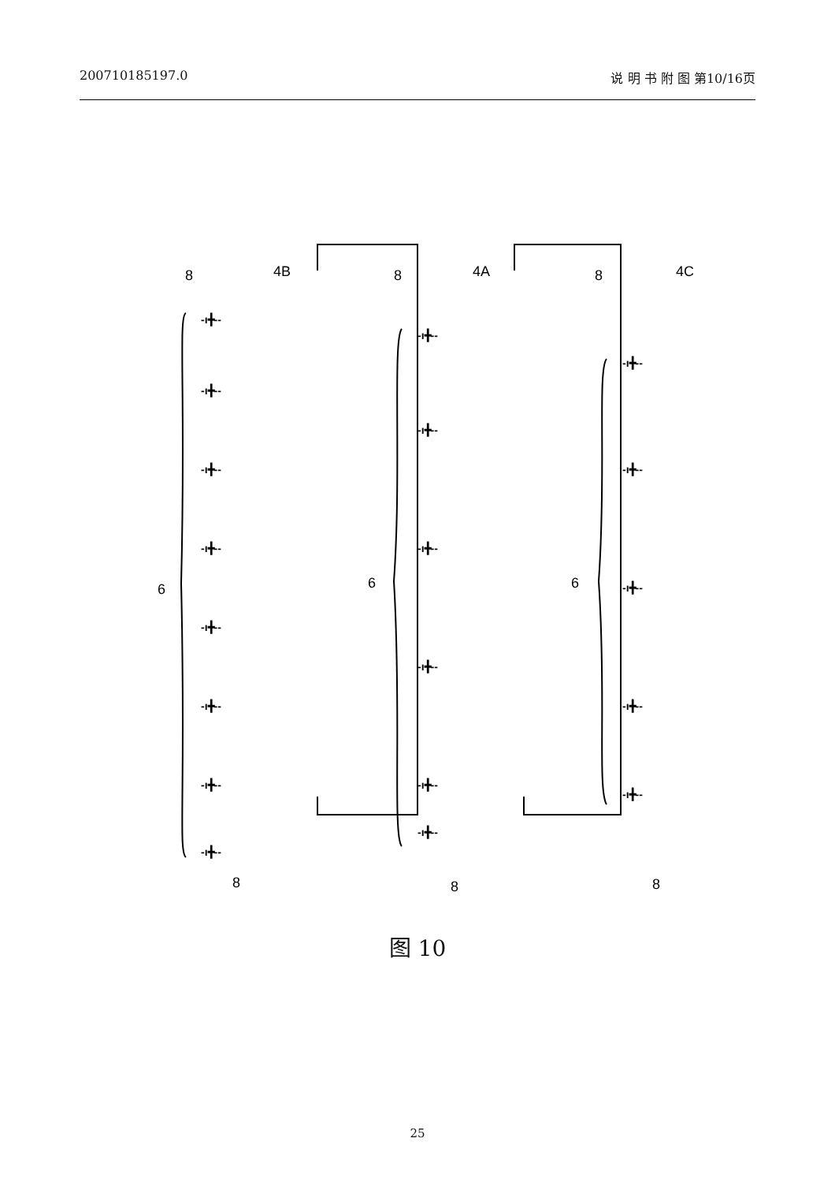200710185197.0 说 明 书 附 图 第10/16页
8
4B
6
8
8
4A
6
8
8
4C
6
8
-ı╋--
-ı╋--
-ı╋--
-ı╋--
-ı╋--
-ı╋--
-ı╋--
-ı╋--
-ı╋--
-ı╋--
-ı╋--
-ı╋--
-ı╋--
-ı╋--
-ı╋--
-ı╋--
-ı╋--
-ı╋--
-ı╋--
图 10
25